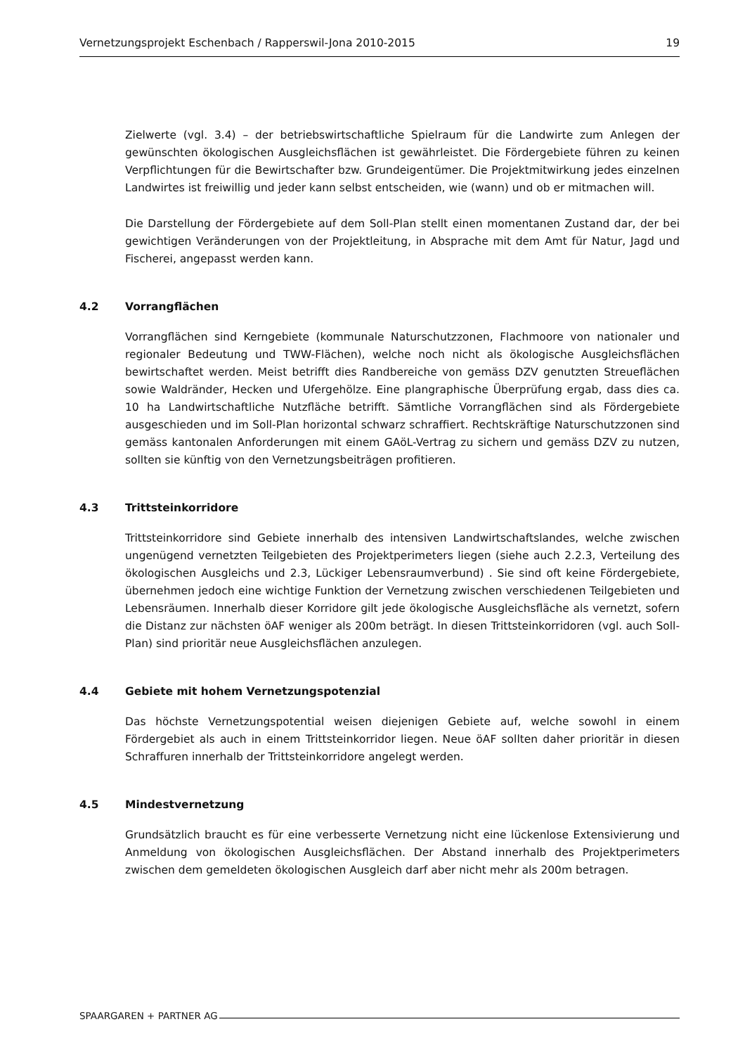Vernetzungsprojekt Eschenbach / Rapperswil-Jona 2010-2015 19
Zielwerte (vgl. 3.4) – der betriebswirtschaftliche Spielraum für die Landwirte zum Anlegen der gewünschten ökologischen Ausgleichsflächen ist gewährleistet. Die Fördergebiete führen zu keinen Verpflichtungen für die Bewirtschafter bzw. Grundeigentümer. Die Projektmitwirkung jedes einzelnen Landwirtes ist freiwillig und jeder kann selbst entscheiden, wie (wann) und ob er mitmachen will.
Die Darstellung der Fördergebiete auf dem Soll-Plan stellt einen momentanen Zustand dar, der bei gewichtigen Veränderungen von der Projektleitung, in Absprache mit dem Amt für Natur, Jagd und Fischerei, angepasst werden kann.
4.2 Vorrangflächen
Vorrangflächen sind Kerngebiete (kommunale Naturschutzzonen, Flachmoore von nationaler und regionaler Bedeutung und TWW-Flächen), welche noch nicht als ökologische Ausgleichsflächen bewirtschaftet werden. Meist betrifft dies Randbereiche von gemäss DZV genutzten Streueflächen sowie Waldränder, Hecken und Ufergehölze. Eine plangraphische Überprüfung ergab, dass dies ca. 10 ha Landwirtschaftliche Nutzfläche betrifft. Sämtliche Vorrangflächen sind als Fördergebiete ausgeschieden und im Soll-Plan horizontal schwarz schraffiert. Rechtskräftige Naturschutzzonen sind gemäss kantonalen Anforderungen mit einem GAöL-Vertrag zu sichern und gemäss DZV zu nutzen, sollten sie künftig von den Vernetzungsbeiträgen profitieren.
4.3 Trittsteinkorridore
Trittsteinkorridore sind Gebiete innerhalb des intensiven Landwirtschaftslandes, welche zwischen ungenügend vernetzten Teilgebieten des Projektperimeters liegen (siehe auch 2.2.3, Verteilung des ökologischen Ausgleichs und 2.3, Lückiger Lebensraumverbund) . Sie sind oft keine Fördergebiete, übernehmen jedoch eine wichtige Funktion der Vernetzung zwischen verschiedenen Teilgebieten und Lebensräumen. Innerhalb dieser Korridore gilt jede ökologische Ausgleichsfläche als vernetzt, sofern die Distanz zur nächsten öAF weniger als 200m beträgt. In diesen Trittsteinkorridoren (vgl. auch Soll-Plan) sind prioritär neue Ausgleichsflächen anzulegen.
4.4 Gebiete mit hohem Vernetzungspotenzial
Das höchste Vernetzungspotential weisen diejenigen Gebiete auf, welche sowohl in einem Fördergebiet als auch in einem Trittsteinkorridor liegen. Neue öAF sollten daher prioritär in diesen Schraffuren innerhalb der Trittsteinkorridore angelegt werden.
4.5 Mindestvernetzung
Grundsätzlich braucht es für eine verbesserte Vernetzung nicht eine lückenlose Extensivierung und Anmeldung von ökologischen Ausgleichsflächen. Der Abstand innerhalb des Projektperimeters zwischen dem gemeldeten ökologischen Ausgleich darf aber nicht mehr als 200m betragen.
SPAARGAREN + PARTNER AG